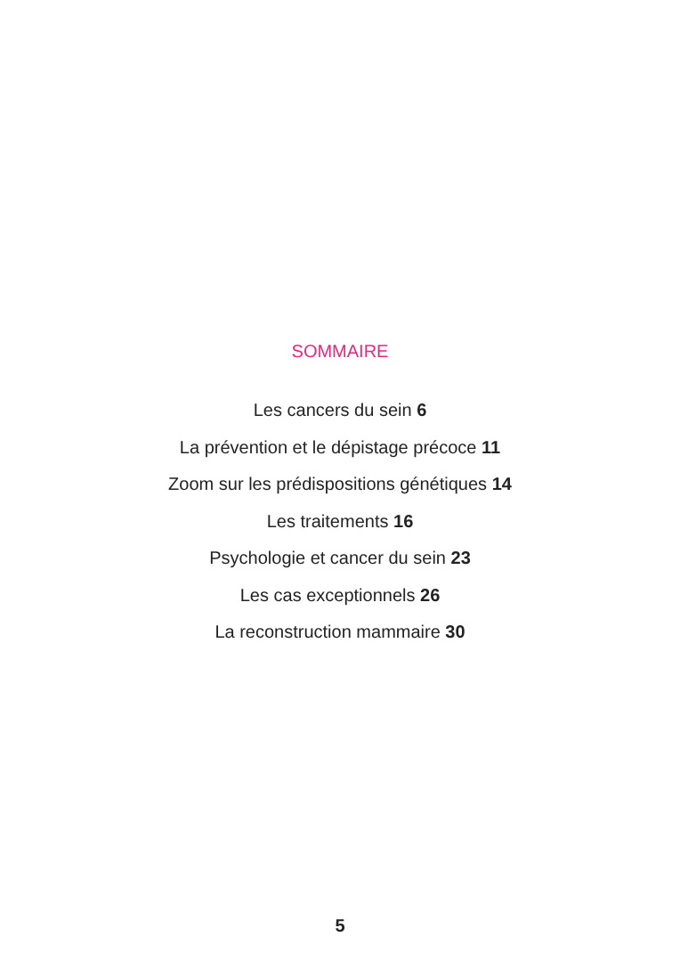SOMMAIRE
Les cancers du sein 6
La prévention et le dépistage précoce 11
Zoom sur les prédispositions génétiques 14
Les traitements 16
Psychologie et cancer du sein 23
Les cas exceptionnels 26
La reconstruction mammaire 30
5